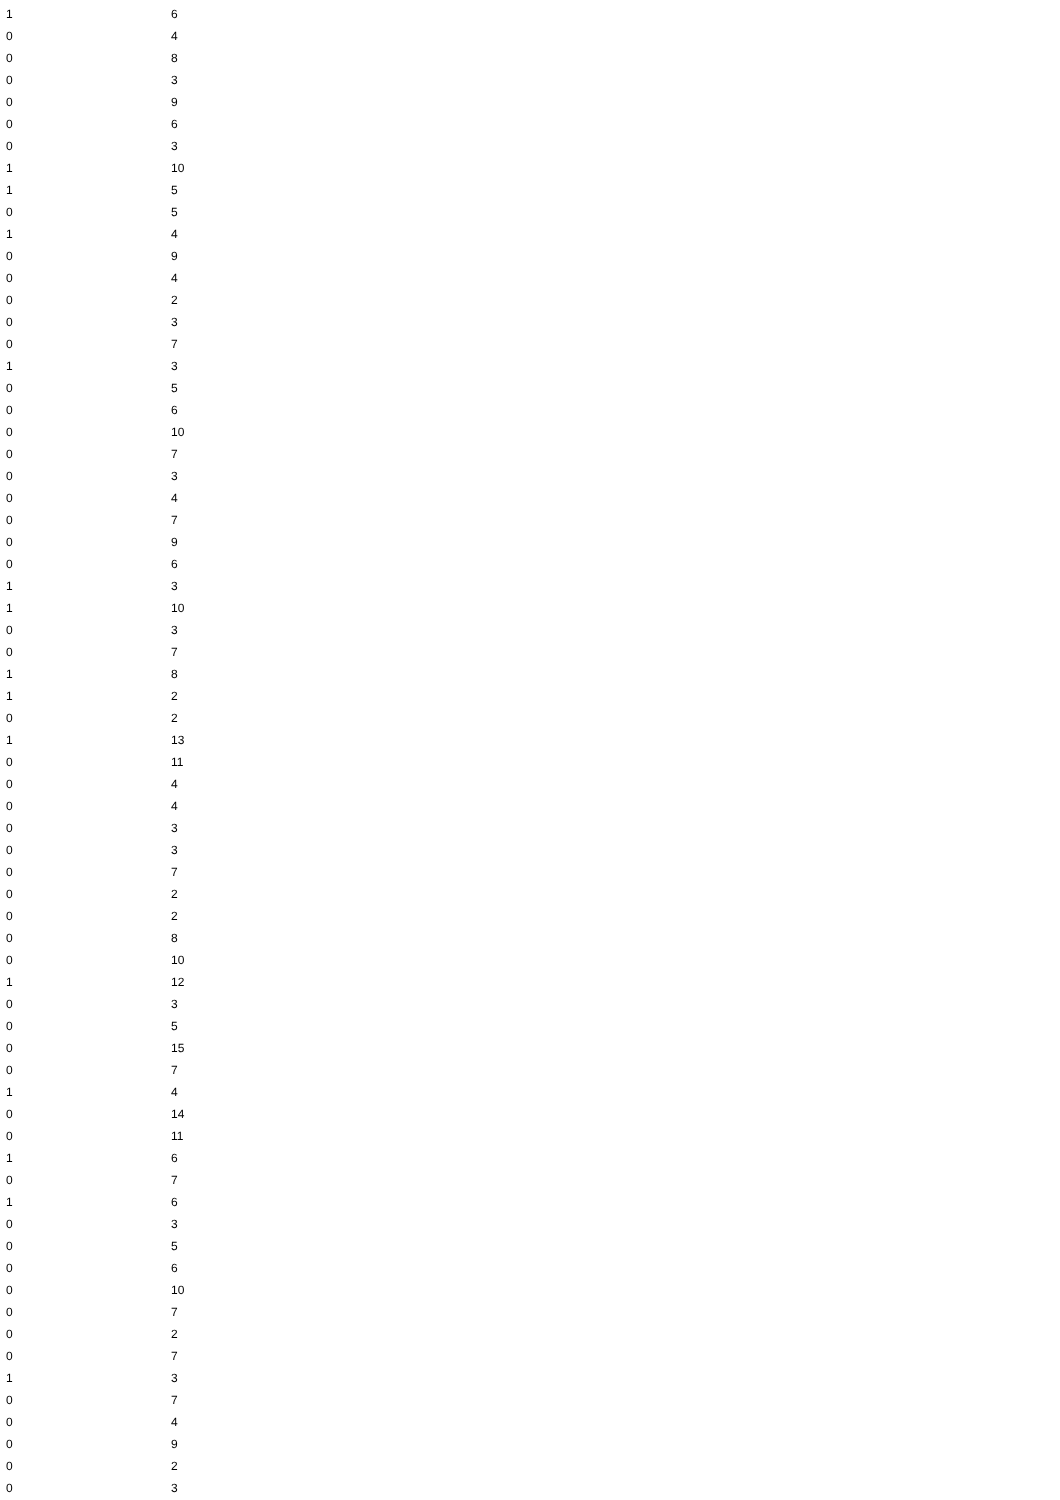| 1 | 6 |
| 0 | 4 |
| 0 | 8 |
| 0 | 3 |
| 0 | 9 |
| 0 | 6 |
| 0 | 3 |
| 1 | 10 |
| 1 | 5 |
| 0 | 5 |
| 1 | 4 |
| 0 | 9 |
| 0 | 4 |
| 0 | 2 |
| 0 | 3 |
| 0 | 7 |
| 1 | 3 |
| 0 | 5 |
| 0 | 6 |
| 0 | 10 |
| 0 | 7 |
| 0 | 3 |
| 0 | 4 |
| 0 | 7 |
| 0 | 9 |
| 0 | 6 |
| 1 | 3 |
| 1 | 10 |
| 0 | 3 |
| 0 | 7 |
| 1 | 8 |
| 1 | 2 |
| 0 | 2 |
| 1 | 13 |
| 0 | 11 |
| 0 | 4 |
| 0 | 4 |
| 0 | 3 |
| 0 | 3 |
| 0 | 7 |
| 0 | 2 |
| 0 | 2 |
| 0 | 8 |
| 0 | 10 |
| 1 | 12 |
| 0 | 3 |
| 0 | 5 |
| 0 | 15 |
| 0 | 7 |
| 1 | 4 |
| 0 | 14 |
| 0 | 11 |
| 1 | 6 |
| 0 | 7 |
| 1 | 6 |
| 0 | 3 |
| 0 | 5 |
| 0 | 6 |
| 0 | 10 |
| 0 | 7 |
| 0 | 2 |
| 0 | 7 |
| 1 | 3 |
| 0 | 7 |
| 0 | 4 |
| 0 | 9 |
| 0 | 2 |
| 0 | 3 |